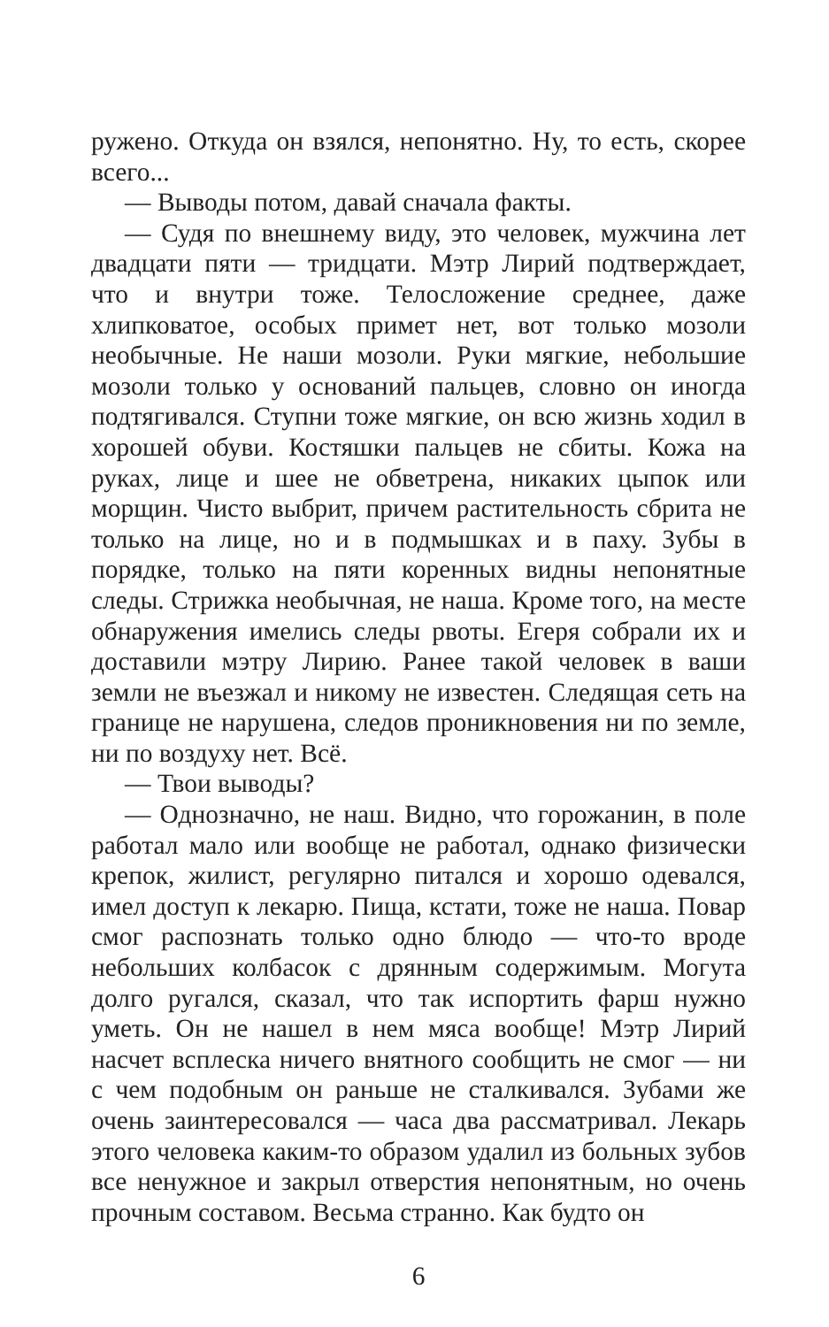ружено. Откуда он взялся, непонятно. Ну, то есть, скорее всего...
— Выводы потом, давай сначала факты.
— Судя по внешнему виду, это человек, мужчина лет двадцати пяти — тридцати. Мэтр Лирий подтверждает, что и внутри тоже. Телосложение среднее, даже хлипковатое, особых примет нет, вот только мозоли необычные. Не наши мозоли. Руки мягкие, небольшие мозоли только у оснований пальцев, словно он иногда подтягивался. Ступни тоже мягкие, он всю жизнь ходил в хорошей обуви. Костяшки пальцев не сбиты. Кожа на руках, лице и шее не обветрена, никаких цыпок или морщин. Чисто выбрит, причем растительность сбрита не только на лице, но и в подмышках и в паху. Зубы в порядке, только на пяти коренных видны непонятные следы. Стрижка необычная, не наша. Кроме того, на месте обнаружения имелись следы рвоты. Егеря собрали их и доставили мэтру Лирию. Ранее такой человек в ваши земли не въезжал и никому не известен. Следящая сеть на границе не нарушена, следов проникновения ни по земле, ни по воздуху нет. Всё.
— Твои выводы?
— Однозначно, не наш. Видно, что горожанин, в поле работал мало или вообще не работал, однако физически крепок, жилист, регулярно питался и хорошо одевался, имел доступ к лекарю. Пища, кстати, тоже не наша. Повар смог распознать только одно блюдо — что-то вроде небольших колбасок с дрянным содержимым. Могута долго ругался, сказал, что так испортить фарш нужно уметь. Он не нашел в нем мяса вообще! Мэтр Лирий насчет всплеска ничего внятного сообщить не смог — ни с чем подобным он раньше не сталкивался. Зубами же очень заинтересовался — часа два рассматривал. Лекарь этого человека каким-то образом удалил из больных зубов все ненужное и закрыл отверстия непонятным, но очень прочным составом. Весьма странно. Как будто он
6